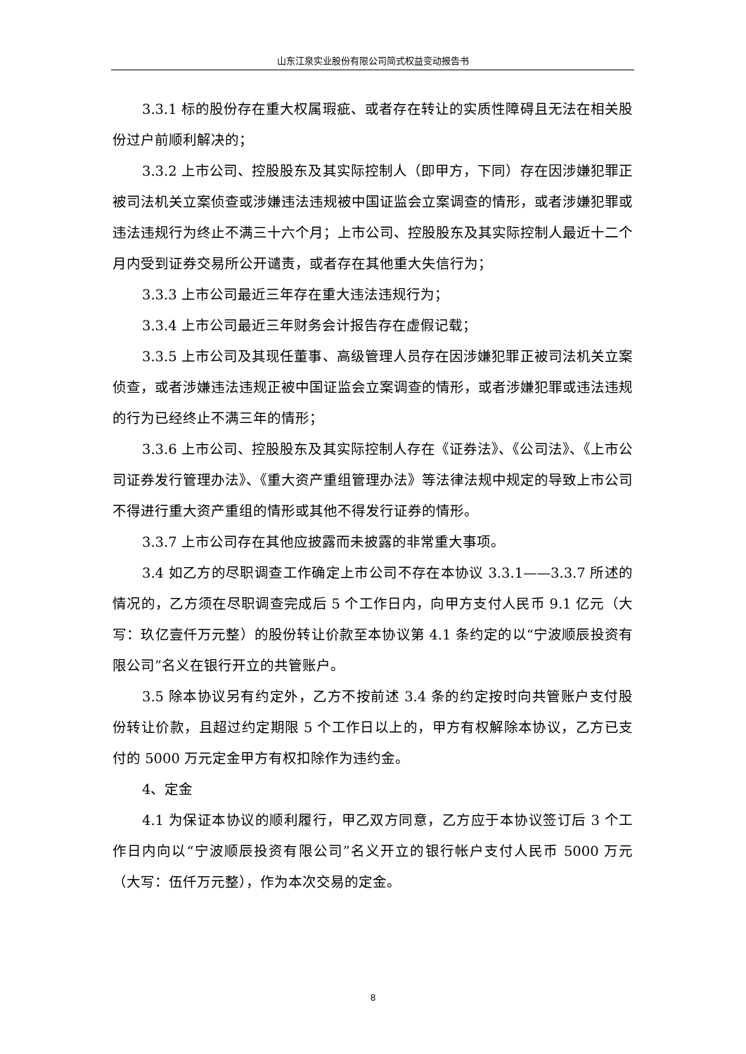山东江泉实业股份有限公司简式权益变动报告书
3.3.1 标的股份存在重大权属瑕疵、或者存在转让的实质性障碍且无法在相关股份过户前顺利解决的；
3.3.2 上市公司、控股股东及其实际控制人（即甲方，下同）存在因涉嫌犯罪正被司法机关立案侦查或涉嫌违法违规被中国证监会立案调查的情形，或者涉嫌犯罪或违法违规行为终止不满三十六个月；上市公司、控股股东及其实际控制人最近十二个月内受到证券交易所公开谴责，或者存在其他重大失信行为；
3.3.3 上市公司最近三年存在重大违法违规行为；
3.3.4 上市公司最近三年财务会计报告存在虚假记载；
3.3.5 上市公司及其现任董事、高级管理人员存在因涉嫌犯罪正被司法机关立案侦查，或者涉嫌违法违规正被中国证监会立案调查的情形，或者涉嫌犯罪或违法违规的行为已经终止不满三年的情形；
3.3.6 上市公司、控股股东及其实际控制人存在《证券法》、《公司法》、《上市公司证券发行管理办法》、《重大资产重组管理办法》等法律法规中规定的导致上市公司不得进行重大资产重组的情形或其他不得发行证券的情形。
3.3.7 上市公司存在其他应披露而未披露的非常重大事项。
3.4 如乙方的尽职调查工作确定上市公司不存在本协议 3.3.1——3.3.7 所述的情况的，乙方须在尽职调查完成后 5 个工作日内，向甲方支付人民币 9.1 亿元（大写：玖亿壹仟万元整）的股份转让价款至本协议第 4.1 条约定的以“宁波顺辰投资有限公司”名义在银行开立的共管账户。
3.5 除本协议另有约定外，乙方不按前述 3.4 条的约定按时向共管账户支付股份转让价款，且超过约定期限 5 个工作日以上的，甲方有权解除本协议，乙方已支付的 5000 万元定金甲方有权扣除作为违约金。
4、定金
4.1 为保证本协议的顺利履行，甲乙双方同意，乙方应于本协议签订后 3 个工作日内向以“宁波顺辰投资有限公司”名义开立的银行帐户支付人民币 5000 万元（大写：伍仟万元整），作为本次交易的定金。
8